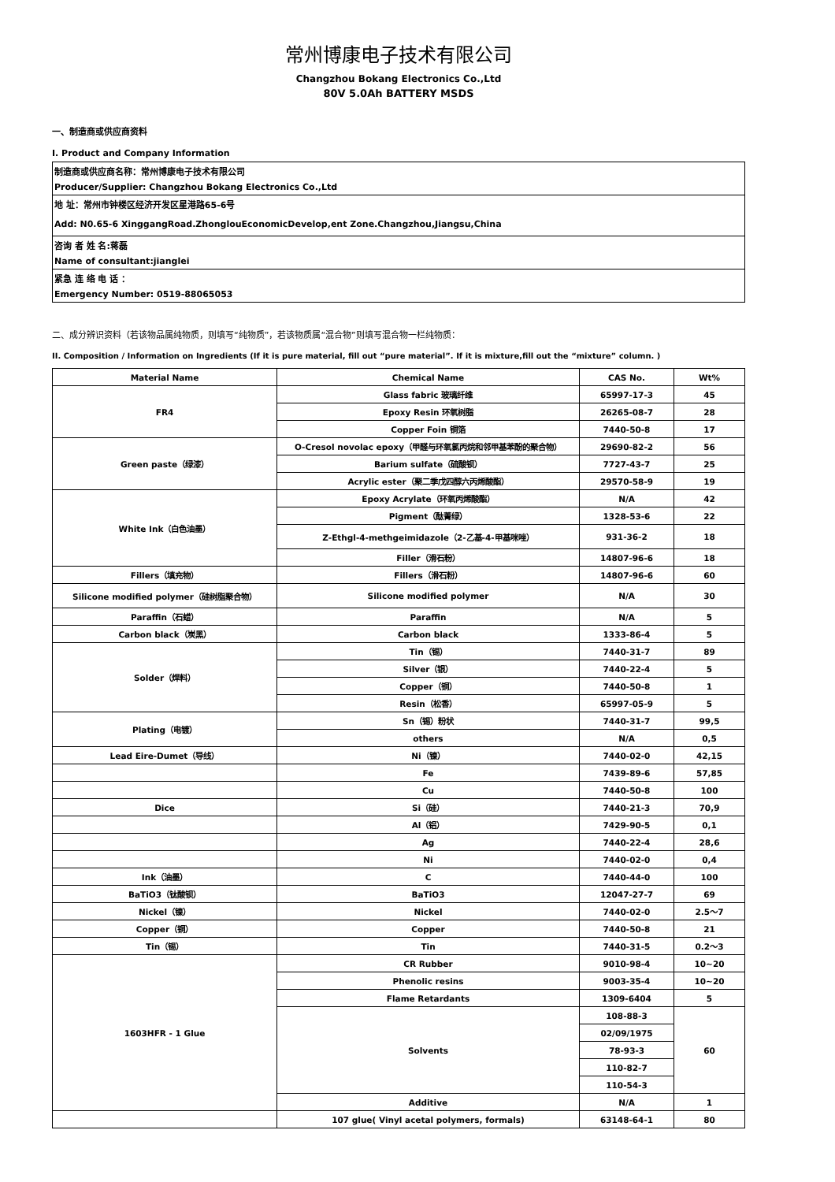常州博康电子技术有限公司
Changzhou Bokang Electronics Co.,Ltd
80V 5.0Ah BATTERY MSDS
一、制造商或供应商资料
I. Product and Company Information
制造商或供应商名称：常州博康电子技术有限公司
Producer/Supplier: Changzhou Bokang Electronics Co.,Ltd
地 址：常州市钟楼区经济开发区星港路65-6号
Add: N0.65-6 XinggangRoad.ZhonglouEconomicDevelop,ent Zone.Changzhou,Jiangsu,China
咨询 者 姓 名:蒋磊
Name of consultant:jianglei
紧急 连 络 电 话 ：
Emergency Number: 0519-88065053
二、成分辨识资料（若该物品属纯物质，则填写“纯物质”，若该物质属“混合物”则填写混合物一栏纯物质：
II. Composition / Information on Ingredients (If it is pure material, fill out “pure material”. If it is mixture,fill out the “mixture” column. )
| Material Name | Chemical Name | CAS No. | Wt% |
| --- | --- | --- | --- |
| FR4 | Glass fabric 玻璃纤维 | 65997-17-3 | 45 |
| | Epoxy Resin 环氧树脂 | 26265-08-7 | 28 |
| | Copper Foin 铜箔 | 7440-50-8 | 17 |
| Green paste（绿漆） | O-Cresol novolac epoxy（甲醛与环氧氯丙烷和邻甲基苯酚的聚合物） | 29690-82-2 | 56 |
| | Barium sulfate（硫酸钡） | 7727-43-7 | 25 |
| | Acrylic ester（聚二季戊四醇六丙烯酸酯） | 29570-58-9 | 19 |
| White Ink（白色油墨） | Epoxy Acrylate（环氧丙烯酸酯） | N/A | 42 |
| | Pigment（酞菁绿） | 1328-53-6 | 22 |
| | Z-Ethgl-4-methgeimidazole（2-乙基-4-甲基咪唑） | 931-36-2 | 18 |
| | Filler（滑石粉） | 14807-96-6 | 18 |
| Fillers（填充物） | Fillers（滑石粉） | 14807-96-6 | 60 |
| Silicone modified polymer（硅树脂聚合物） | Silicone modified polymer | N/A | 30 |
| Paraffin（石蜡） | Paraffin | N/A | 5 |
| Carbon black（炭黑） | Carbon black | 1333-86-4 | 5 |
| Solder（焊料） | Tin（锡） | 7440-31-7 | 89 |
| | Silver（银） | 7440-22-4 | 5 |
| | Copper（铜） | 7440-50-8 | 1 |
| | Resin（松香） | 65997-05-9 | 5 |
| Plating（电镀） | Sn（锡）粉状 | 7440-31-7 | 99,5 |
| | others | N/A | 0,5 |
| Lead Eire-Dumet（导线） | Ni（镍） | 7440-02-0 | 42,15 |
| | Fe | 7439-89-6 | 57,85 |
| | Cu | 7440-50-8 | 100 |
| Dice | Si（硅） | 7440-21-3 | 70,9 |
| | Al（铝） | 7429-90-5 | 0,1 |
| | Ag | 7440-22-4 | 28,6 |
| | Ni | 7440-02-0 | 0,4 |
| Ink（油墨） | C | 7440-44-0 | 100 |
| BaTiO3（钛酸钡） | BaTiO3 | 12047-27-7 | 69 |
| Nickel（镍） | Nickel | 7440-02-0 | 2.5～7 |
| Copper（铜） | Copper | 7440-50-8 | 21 |
| Tin（锡） | Tin | 7440-31-5 | 0.2～3 |
| 1603HFR - 1 Glue | CR Rubber | 9010-98-4 | 10~20 |
| | Phenolic resins | 9003-35-4 | 10~20 |
| | Flame Retardants | 1309-6404 | 5 |
| | Solvents | 108-88-3 | 60 |
| | | 02/09/1975 | |
| | | 78-93-3 | |
| | | 110-82-7 | |
| | | 110-54-3 | |
| | Additive | N/A | 1 |
| | 107 glue( Vinyl acetal polymers, formals) | 63148-64-1 | 80 |